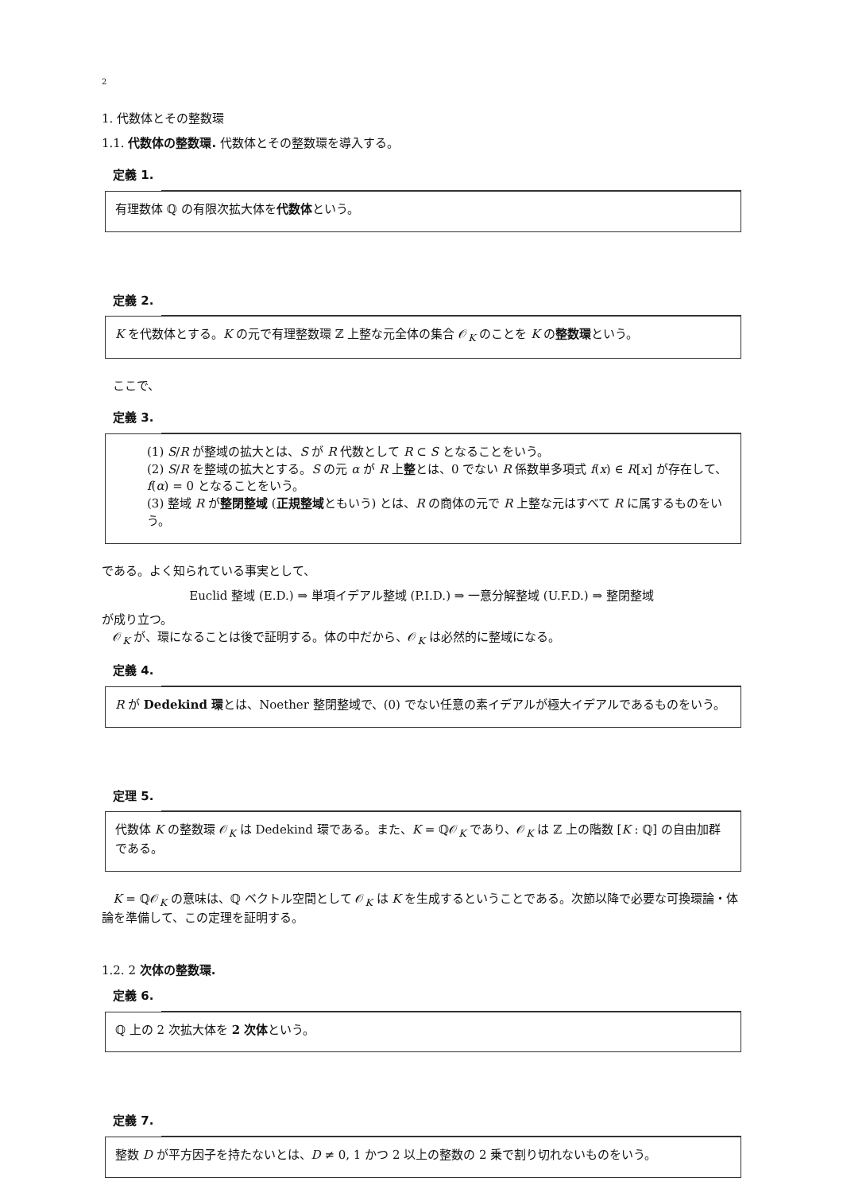2
1. 代数体とその整数環
1.1. 代数体の整数環. 代数体とその整数環を導入する。
定義 1.
有理数体 ℚ の有限次拡大体を代数体という。
定義 2.
K を代数体とする。K の元で有理整数環 ℤ 上整な元全体の集合 𝒪<sub>K</sub> のことを K の整数環という。
ここで、
定義 3.
(1) S/R が整域の拡大とは、S が R 代数として R ⊂ S となることをいう。
(2) S/R を整域の拡大とする。S の元 α が R 上整とは、0 でない R 係数単多項式 f(x) ∈ R[x] が存在して、f(α) = 0 となることをいう。
(3) 整域 R が整閉整域 (正規整域ともいう) とは、R の商体の元で R 上整な元はすべて R に属するものをいう。
である。よく知られている事実として、
Euclid 整域 (E.D.) ⇒ 単項イデアル整域 (P.I.D.) ⇒ 一意分解整域 (U.F.D.) ⇒ 整閉整域
が成り立つ。
𝒪<sub>K</sub> が、環になることは後で証明する。体の中だから、𝒪<sub>K</sub> は必然的に整域になる。
定義 4.
R が Dedekind 環とは、Noether 整閉整域で、(0) でない任意の素イデアルが極大イデアルであるものをいう。
定理 5.
代数体 K の整数環 𝒪<sub>K</sub> は Dedekind 環である。また、K = ℚ𝒪<sub>K</sub> であり、𝒪<sub>K</sub> は ℤ 上の階数 [K : ℚ] の自由加群である。
K = ℚ𝒪<sub>K</sub> の意味は、ℚ ベクトル空間として 𝒪<sub>K</sub> は K を生成するということである。次節以降で必要な可換環論・体論を準備して、この定理を証明する。
1.2. 2 次体の整数環.
定義 6.
ℚ 上の 2 次拡大体を 2 次体という。
定義 7.
整数 D が平方因子を持たないとは、D ≠ 0, 1 かつ 2 以上の整数の 2 乗で割り切れないものをいう。